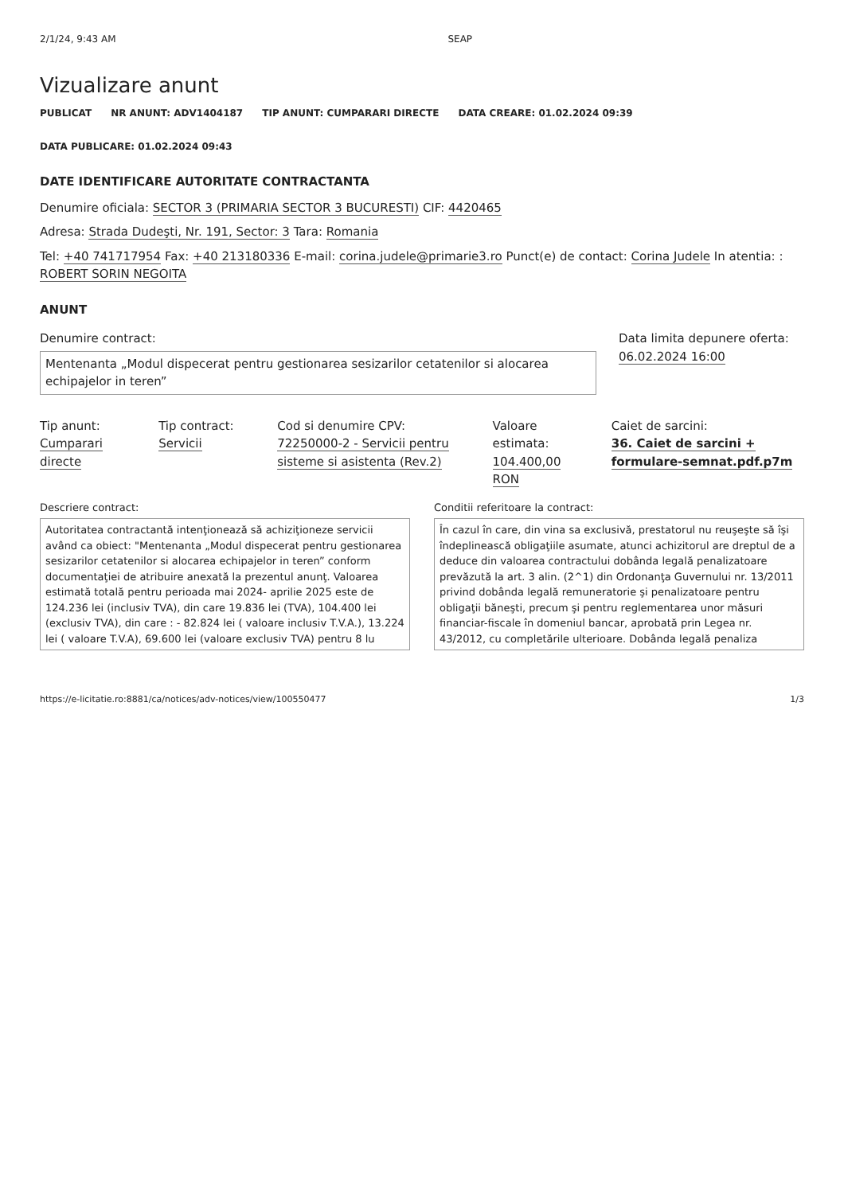2/1/24, 9:43 AM SEAP
Vizualizare anunt
PUBLICAT NR ANUNT: ADV1404187 TIP ANUNT: CUMPARARI DIRECTE DATA CREARE: 01.02.2024 09:39 DATA PUBLICARE: 01.02.2024 09:43
DATE IDENTIFICARE AUTORITATE CONTRACTANTA
Denumire oficiala: SECTOR 3 (PRIMARIA SECTOR 3 BUCURESTI) CIF: 4420465
Adresa: Strada Dudeşti, Nr. 191, Sector: 3 Tara: Romania
Tel: +40 741717954 Fax: +40 213180336 E-mail: corina.judele@primarie3.ro Punct(e) de contact: Corina Judele In atentia: : ROBERT SORIN NEGOITA
ANUNT
Denumire contract:
Mentenanta „Modul dispecerat pentru gestionarea sesizarilor cetatenilor si alocarea echipajelor in teren”
Data limita depunere oferta:
06.02.2024 16:00
Tip anunt:
Cumparari directe
Tip contract:
Servicii
Cod si denumire CPV:
72250000-2 - Servicii pentru sisteme si asistenta (Rev.2)
Valoare estimata:
104.400,00 RON
Caiet de sarcini:
36. Caiet de sarcini + formulare-semnat.pdf.p7m
Descriere contract:
Autoritatea contractantă intenţionează să achiziţioneze servicii având ca obiect: "Mentenanta „Modul dispecerat pentru gestionarea sesizarilor cetatenilor si alocarea echipajelor in teren” conform documentaţiei de atribuire anexată la prezentul anunţ. Valoarea estimată totală pentru perioada mai 2024- aprilie 2025 este de 124.236 lei (inclusiv TVA), din care 19.836 lei (TVA), 104.400 lei (exclusiv TVA), din care : - 82.824 lei ( valoare inclusiv T.V.A.), 13.224 lei ( valoare T.V.A), 69.600 lei (valoare exclusiv TVA) pentru 8 lu
Conditii referitoare la contract:
În cazul în care, din vina sa exclusivă, prestatorul nu reuşeşte să îşi îndeplinească obligaţiile asumate, atunci achizitorul are dreptul de a deduce din valoarea contractului dobânda legală penalizatoare prevăzută la art. 3 alin. (2^1) din Ordonanţa Guvernului nr. 13/2011 privind dobânda legală remuneratorie şi penalizatoare pentru obligaţii băneşti, precum şi pentru reglementarea unor măsuri financiar-fiscale în domeniul bancar, aprobată prin Legea nr. 43/2012, cu completările ulterioare. Dobânda legală penaliza
https://e-licitatie.ro:8881/ca/notices/adv-notices/view/100550477 1/3